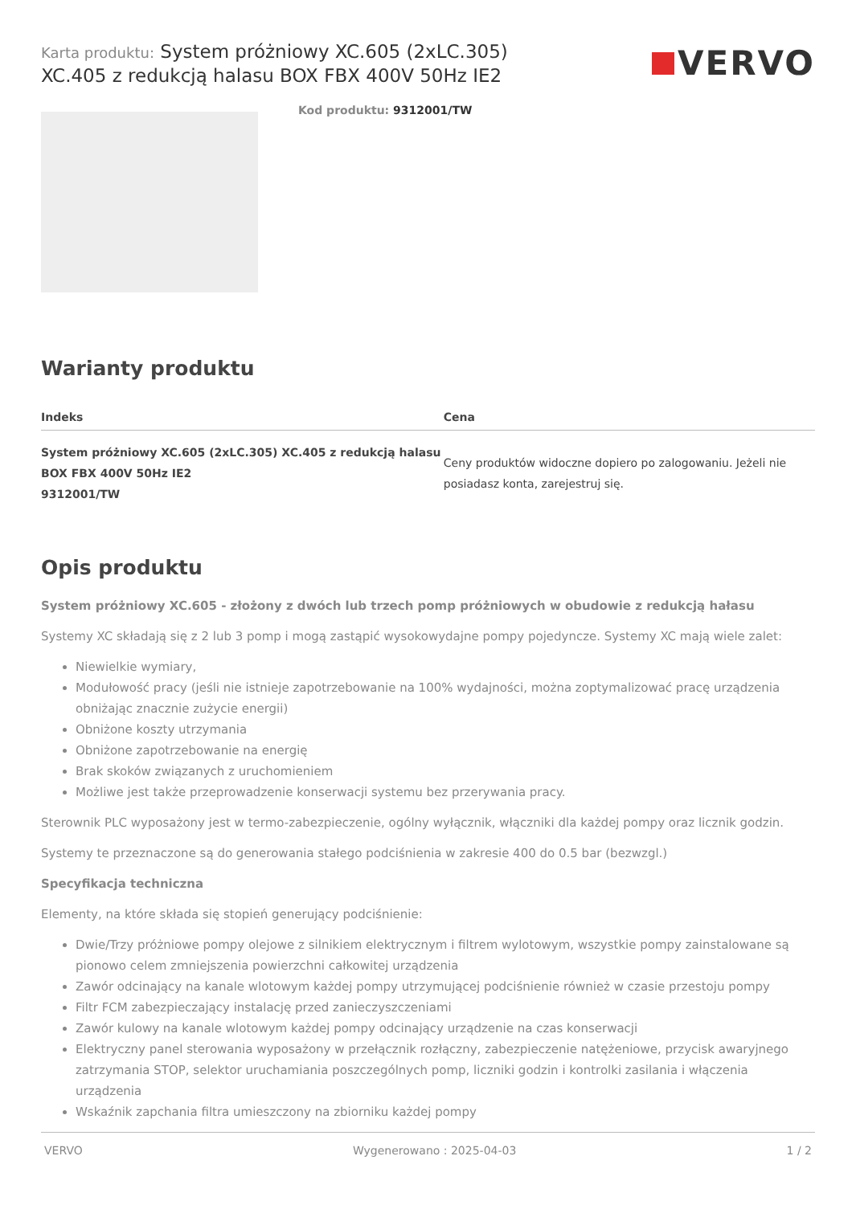Karta produktu: System próżniowy XC.605 (2xLC.305)
XC.405 z redukcją halasu BOX FBX 400V 50Hz IE2
VERVO
Kod produktu: 9312001/TW
Warianty produktu
| Indeks | Cena |
| --- | --- |
| System próżniowy XC.605 (2xLC.305) XC.405 z redukcją halasu BOX FBX 400V 50Hz IE2 9312001/TW | Ceny produktów widoczne dopiero po zalogowaniu. Jeżeli nie posiadasz konta, zarejestruj się. |
Opis produktu
System próżniowy XC.605 - złożony z dwóch lub trzech pomp próżniowych w obudowie z redukcją hałasu
Systemy XC składają się z 2 lub 3 pomp i mogą zastąpić wysokowydajne pompy pojedyncze. Systemy XC mają wiele zalet:
Niewielkie wymiary,
Modułowość pracy (jeśli nie istnieje zapotrzebowanie na 100% wydajności, można zoptymalizować pracę urządzenia obniżając znacznie zużycie energii)
Obniżone koszty utrzymania
Obniżone zapotrzebowanie na energię
Brak skoków związanych z uruchomieniem
Możliwe jest także przeprowadzenie konserwacji systemu bez przerywania pracy.
Sterownik PLC wyposażony jest w termo-zabezpieczenie, ogólny wyłącznik, włączniki dla każdej pompy oraz licznik godzin.
Systemy te przeznaczone są do generowania stałego podciśnienia w zakresie 400 do 0.5 bar (bezwzgl.)
Specyfikacja techniczna
Elementy, na które składa się stopień generujący podciśnienie:
Dwie/Trzy próżniowe pompy olejowe z silnikiem elektrycznym i filtrem wylotowym, wszystkie pompy zainstalowane są pionowo celem zmniejszenia powierzchni całkowitej urządzenia
Zawór odcinający na kanale wlotowym każdej pompy utrzymującej podciśnienie również w czasie przestoju pompy
Filtr FCM zabezpieczający instalację przed zanieczyszczeniami
Zawór kulowy na kanale wlotowym każdej pompy odcinający urządzenie na czas konserwacji
Elektryczny panel sterowania wyposażony w przełącznik rozłączny, zabezpieczenie natężeniowe, przycisk awaryjnego zatrzymania STOP, selektor uruchamiania poszczególnych pomp, liczniki godzin i kontrolki zasilania i włączenia urządzenia
Wskaźnik zapchania filtra umieszczony na zbiorniku każdej pompy
VERVO Wygenerowano : 2025-04-03 1 / 2